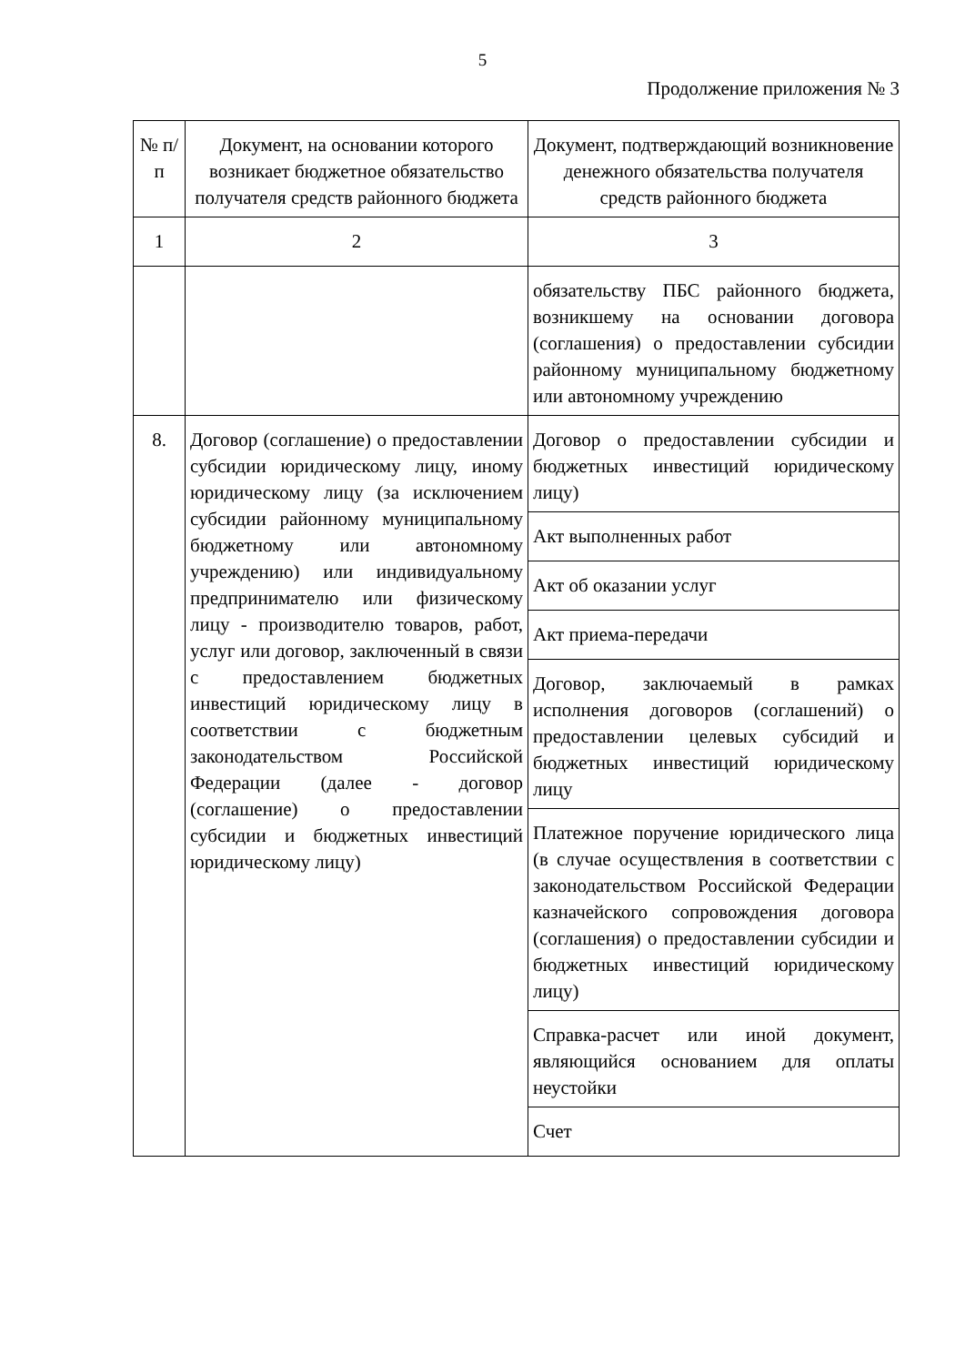5
Продолжение приложения № 3
| № п/п | Документ, на основании которого возникает бюджетное обязательство получателя средств районного бюджета | Документ, подтверждающий возникновение денежного обязательства получателя средств районного бюджета |
| 1 | 2 | 3 |
| | | обязательству ПБС районного бюджета, возникшему на основании договора (соглашения) о предоставлении субсидии районному муниципальному бюджетному или автономному учреждению |
| 8. | Договор (соглашение) о предоставлении субсидии юридическому лицу, иному юридическому лицу (за исключением субсидии районному муниципальному бюджетному или автономному учреждению) или индивидуальному предпринимателю или физическому лицу - производителю товаров, работ, услуг или договор, заключенный в связи с предоставлением бюджетных инвестиций юридическому лицу в соответствии с бюджетным законодательством Российской Федерации (далее - договор (соглашение) о предоставлении субсидии и бюджетных инвестиций юридическому лицу) | Договор о предоставлении субсидии и бюджетных инвестиций юридическому лицу) |
| | | Акт выполненных работ |
| | | Акт об оказании услуг |
| | | Акт приема-передачи |
| | | Договор, заключаемый в рамках исполнения договоров (соглашений) о предоставлении целевых субсидий и бюджетных инвестиций юридическому лицу |
| | | Платежное поручение юридического лица (в случае осуществления в соответствии с законодательством Российской Федерации казначейского сопровождения договора (соглашения) о предоставлении субсидии и бюджетных инвестиций юридическому лицу) |
| | | Справка-расчет или иной документ, являющийся основанием для оплаты неустойки |
| | | Счет |